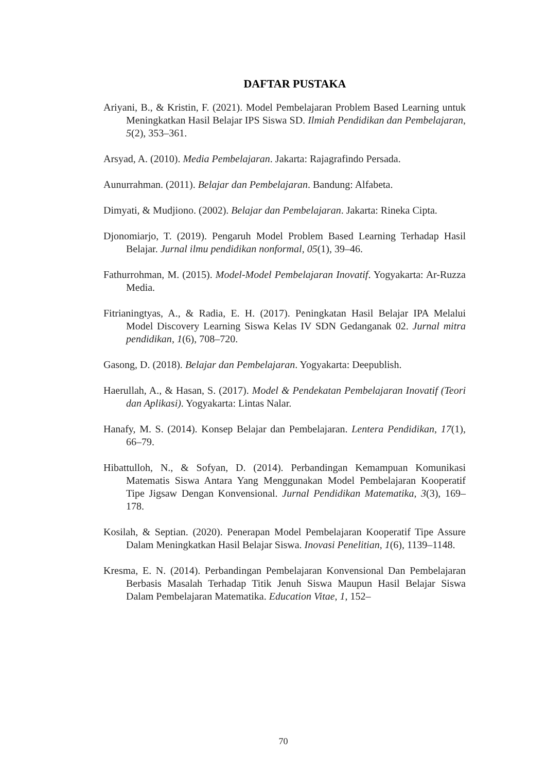DAFTAR PUSTAKA
Ariyani, B., & Kristin, F. (2021). Model Pembelajaran Problem Based Learning untuk Meningkatkan Hasil Belajar IPS Siswa SD. Ilmiah Pendidikan dan Pembelajaran, 5(2), 353–361.
Arsyad, A. (2010). Media Pembelajaran. Jakarta: Rajagrafindo Persada.
Aunurrahman. (2011). Belajar dan Pembelajaran. Bandung: Alfabeta.
Dimyati, & Mudjiono. (2002). Belajar dan Pembelajaran. Jakarta: Rineka Cipta.
Djonomiarjo, T. (2019). Pengaruh Model Problem Based Learning Terhadap Hasil Belajar. Jurnal ilmu pendidikan nonformal, 05(1), 39–46.
Fathurrohman, M. (2015). Model-Model Pembelajaran Inovatif. Yogyakarta: Ar-Ruzza Media.
Fitrianingtyas, A., & Radia, E. H. (2017). Peningkatan Hasil Belajar IPA Melalui Model Discovery Learning Siswa Kelas IV SDN Gedanganak 02. Jurnal mitra pendidikan, 1(6), 708–720.
Gasong, D. (2018). Belajar dan Pembelajaran. Yogyakarta: Deepublish.
Haerullah, A., & Hasan, S. (2017). Model & Pendekatan Pembelajaran Inovatif (Teori dan Aplikasi). Yogyakarta: Lintas Nalar.
Hanafy, M. S. (2014). Konsep Belajar dan Pembelajaran. Lentera Pendidikan, 17(1), 66–79.
Hibattulloh, N., & Sofyan, D. (2014). Perbandingan Kemampuan Komunikasi Matematis Siswa Antara Yang Menggunakan Model Pembelajaran Kooperatif Tipe Jigsaw Dengan Konvensional. Jurnal Pendidikan Matematika, 3(3), 169–178.
Kosilah, & Septian. (2020). Penerapan Model Pembelajaran Kooperatif Tipe Assure Dalam Meningkatkan Hasil Belajar Siswa. Inovasi Penelitian, 1(6), 1139–1148.
Kresma, E. N. (2014). Perbandingan Pembelajaran Konvensional Dan Pembelajaran Berbasis Masalah Terhadap Titik Jenuh Siswa Maupun Hasil Belajar Siswa Dalam Pembelajaran Matematika. Education Vitae, 1, 152–
70